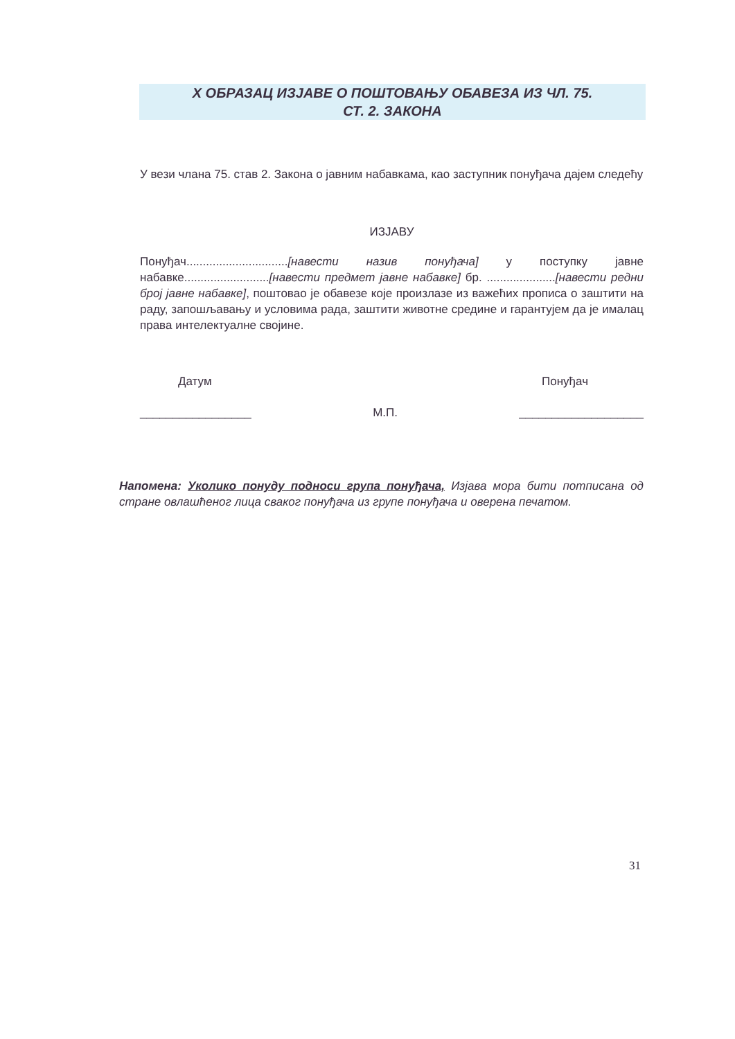X ОБРАЗАЦ ИЗЈАВЕ О ПОШТОВАЊУ ОБАВЕЗА ИЗ ЧЛ. 75.
СТ. 2. ЗАКОНА
У вези члана 75. став 2. Закона о јавним набавкама, као заступник понуђача дајем следећу
ИЗЈАВУ
Понуђач...............................[навести назив понуђача] у поступку јавне набавке..........................[навести предмет јавне набавке] бр. .....................[навести редни број јавне набавке], поштовао је обавезе које произлазе из важећих прописа о заштити на раду, запошљавању и условима рада, заштити животне средине и гарантујем да је ималац права интелектуалне својине.
Датум Понуђач
_________________ М.П. ___________________
Напомена: Уколико понуду подноси група понуђача, Изјава мора бити потписана од стране овлашћеног лица сваког понуђача из групе понуђача и оверена печатом.
31